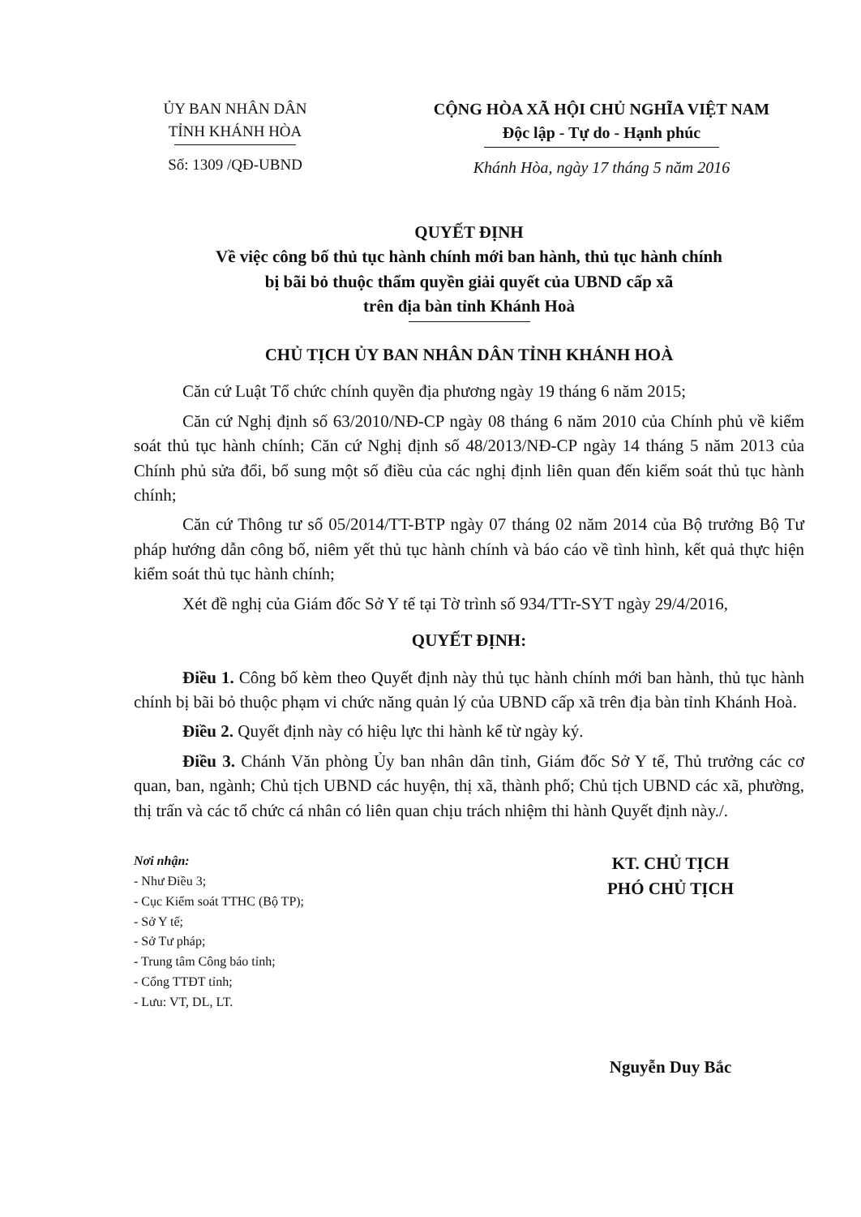ỦY BAN NHÂN DÂN
TỈNH KHÁNH HÒA
Số: 1309 /QĐ-UBND
CỘNG HÒA XÃ HỘI CHỦ NGHĨA VIỆT NAM
Độc lập - Tự do - Hạnh phúc
Khánh Hòa, ngày 17 tháng 5 năm 2016
QUYẾT ĐỊNH
Về việc công bố thủ tục hành chính mới ban hành, thủ tục hành chính
bị bãi bỏ thuộc thẩm quyền giải quyết của UBND cấp xã
trên địa bàn tỉnh Khánh Hoà
CHỦ TỊCH ỦY BAN NHÂN DÂN TỈNH KHÁNH HOÀ
Căn cứ Luật Tổ chức chính quyền địa phương ngày 19 tháng 6 năm 2015;
Căn cứ Nghị định số 63/2010/NĐ-CP ngày 08 tháng 6 năm 2010 của Chính phủ về kiểm soát thủ tục hành chính; Căn cứ Nghị định số 48/2013/NĐ-CP ngày 14 tháng 5 năm 2013 của Chính phủ sửa đổi, bổ sung một số điều của các nghị định liên quan đến kiểm soát thủ tục hành chính;
Căn cứ Thông tư số 05/2014/TT-BTP ngày 07 tháng 02 năm 2014 của Bộ trưởng Bộ Tư pháp hướng dẫn công bố, niêm yết thủ tục hành chính và báo cáo về tình hình, kết quả thực hiện kiểm soát thủ tục hành chính;
Xét đề nghị của Giám đốc Sở Y tế tại Tờ trình số 934/TTr-SYT ngày 29/4/2016,
QUYẾT ĐỊNH:
Điều 1. Công bố kèm theo Quyết định này thủ tục hành chính mới ban hành, thủ tục hành chính bị bãi bỏ thuộc phạm vi chức năng quản lý của UBND cấp xã trên địa bàn tỉnh Khánh Hoà.
Điều 2. Quyết định này có hiệu lực thi hành kể từ ngày ký.
Điều 3. Chánh Văn phòng Ủy ban nhân dân tỉnh, Giám đốc Sở Y tế, Thủ trưởng các cơ quan, ban, ngành; Chủ tịch UBND các huyện, thị xã, thành phố; Chủ tịch UBND các xã, phường, thị trấn và các tổ chức cá nhân có liên quan chịu trách nhiệm thi hành Quyết định này./.
Nơi nhận:
- Như Điều 3;
- Cục Kiểm soát TTHC (Bộ TP);
- Sở Y tế;
- Sở Tư pháp;
- Trung tâm Công báo tỉnh;
- Cổng TTĐT tỉnh;
- Lưu: VT, DL, LT.
KT. CHỦ TỊCH
PHÓ CHỦ TỊCH
Nguyễn Duy Bắc